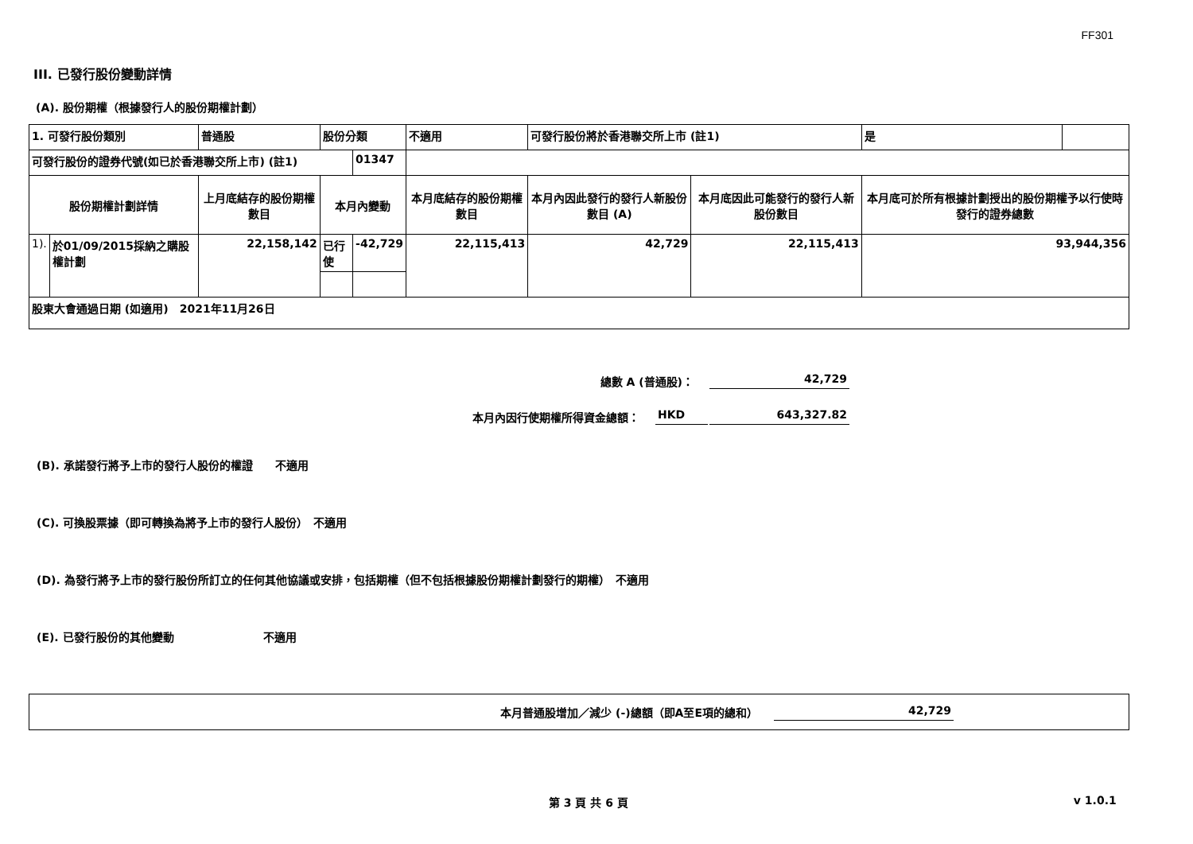FF301
III. 已發行股份變動詳情
(A). 股份期權（根據發行人的股份期權計劃）
| 1. 可發行股份類別 | | 普通股 | 股份分類 | | 不適用 | 可發行股份將於香港聯交所上市 (註1) | | 是 | |
| 可發行股份的證券代號(如已於香港聯交所上市) (註1) | | | | 01347 | | | | | |
| 股份期權計劃詳情 | | 上月底結存的股份期權數目 | 本月內變動 | | 本月底結存的股份期權數目 | 本月內因此發行的發行人新股份數目 (A) | 本月底因此可能發行的發行人新股份數目 | 本月底可於所有根據計劃授出的股份期權予以行使時發行的證券總數 | |
| 1). | 於01/09/2015採納之購股權計劃 | 22,158,142 | 已行使 | -42,729 | 22,115,413 | 42,729 | 22,115,413 | 93,944,356 | |
| 股東大會通過日期 (如適用) 2021年11月26日 | | | | | | | | | |
總數 A (普通股)： 42,729
本月內因行使期權所得資金總額： HKD 643,327.82
(B). 承諾發行將予上市的發行人股份的權證　　不適用
(C). 可換股票據（即可轉換為將予上市的發行人股份）　不適用
(D). 為發行將予上市的發行股份所訂立的任何其他協議或安排，包括期權（但不包括根據股份期權計劃發行的期權）　不適用
(E). 已發行股份的其他變動　　　　　　　　不適用
本月普通股增加／減少 (-)總額（即A至E項的總和） 42,729
第 3 頁 共 6 頁 v 1.0.1